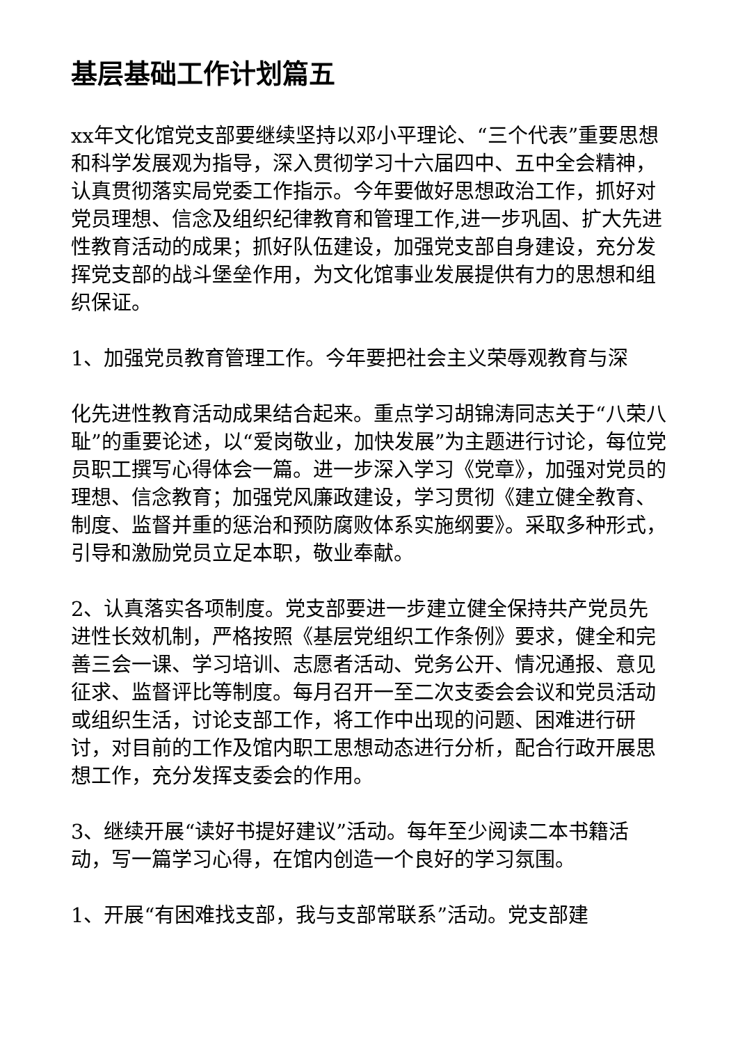基层基础工作计划篇五
xx年文化馆党支部要继续坚持以邓小平理论、“三个代表”重要思想和科学发展观为指导，深入贯彻学习十六届四中、五中全会精神，认真贯彻落实局党委工作指示。今年要做好思想政治工作，抓好对党员理想、信念及组织纪律教育和管理工作,进一步巩固、扩大先进性教育活动的成果；抓好队伍建设，加强党支部自身建设，充分发挥党支部的战斗堡垒作用，为文化馆事业发展提供有力的思想和组织保证。
1、加强党员教育管理工作。今年要把社会主义荣辱观教育与深
化先进性教育活动成果结合起来。重点学习胡锦涛同志关于“八荣八耻”的重要论述，以“爱岗敬业，加快发展”为主题进行讨论，每位党员职工撰写心得体会一篇。进一步深入学习《党章》，加强对党员的理想、信念教育；加强党风廉政建设，学习贯彻《建立健全教育、制度、监督并重的惩治和预防腐败体系实施纲要》。采取多种形式，引导和激励党员立足本职，敬业奉献。
2、认真落实各项制度。党支部要进一步建立健全保持共产党员先进性长效机制，严格按照《基层党组织工作条例》要求，健全和完善三会一课、学习培训、志愿者活动、党务公开、情况通报、意见征求、监督评比等制度。每月召开一至二次支委会会议和党员活动或组织生活，讨论支部工作，将工作中出现的问题、困难进行研讨，对目前的工作及馆内职工思想动态进行分析，配合行政开展思想工作，充分发挥支委会的作用。
3、继续开展“读好书提好建议”活动。每年至少阅读二本书籍活动，写一篇学习心得，在馆内创造一个良好的学习氛围。
1、开展“有困难找支部，我与支部常联系”活动。党支部建